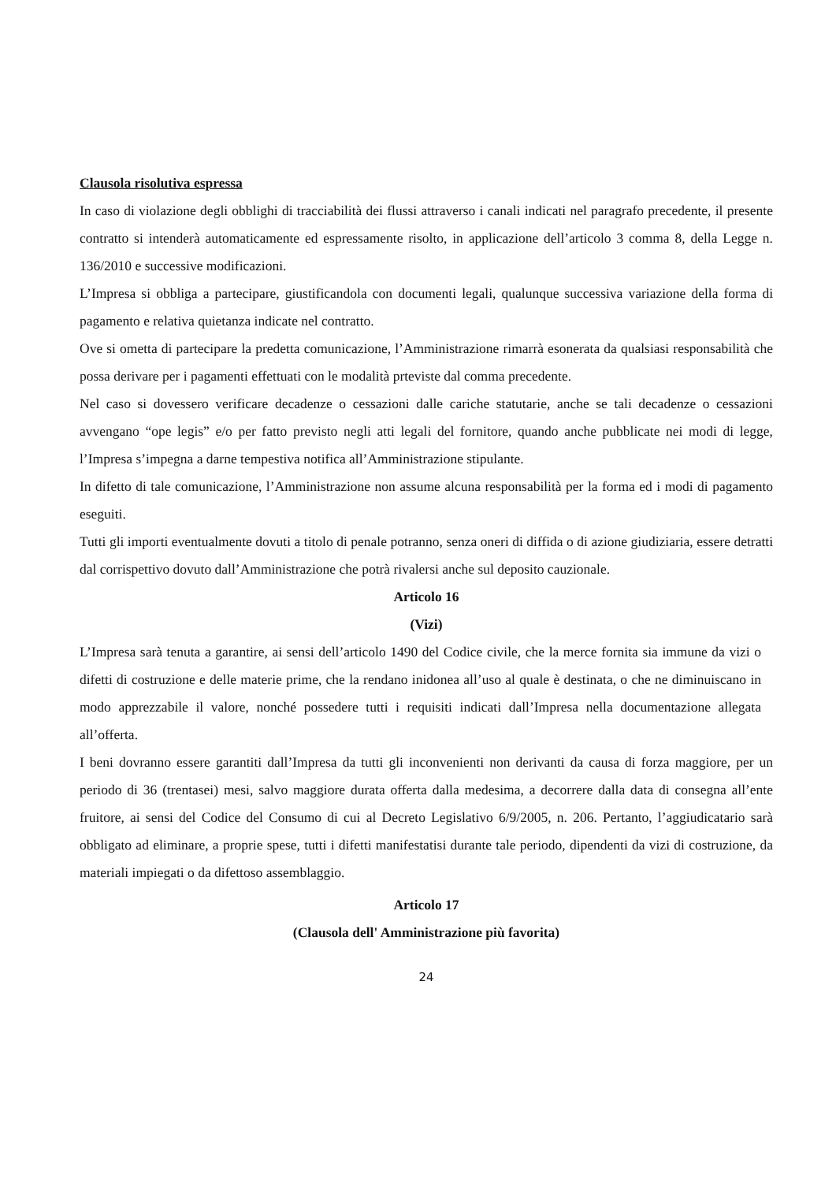Clausola risolutiva espressa
In caso di violazione degli obblighi di tracciabilità dei flussi attraverso i canali indicati nel paragrafo precedente, il presente contratto si intenderà automaticamente ed espressamente risolto, in applicazione dell’articolo 3 comma 8, della Legge n. 136/2010 e successive modificazioni.
L’Impresa si obbliga a partecipare, giustificandola con documenti legali, qualunque successiva variazione della forma di pagamento e relativa quietanza indicate nel contratto.
Ove si ometta di partecipare la predetta comunicazione, l’Amministrazione rimarrà esonerata da qualsiasi responsabilità che possa derivare per i pagamenti effettuati con le modalità prteviste dal comma precedente.
Nel caso si dovessero verificare decadenze o cessazioni dalle cariche statutarie, anche se tali decadenze o cessazioni avvengano “ope legis” e/o per fatto previsto negli atti legali del fornitore, quando anche pubblicate nei modi di legge, l’Impresa s’impegna a darne tempestiva notifica all’Amministrazione stipulante.
In difetto di tale comunicazione, l’Amministrazione non assume alcuna responsabilità per la forma ed i modi di pagamento eseguiti.
Tutti gli importi eventualmente dovuti a titolo di penale potranno, senza oneri di diffida o di azione giudiziaria, essere detratti dal corrispettivo dovuto dall’Amministrazione che potrà rivalersi anche sul deposito cauzionale.
Articolo 16
(Vizi)
L’Impresa sarà tenuta a garantire, ai sensi dell’articolo 1490 del Codice civile, che la merce fornita sia immune da vizi o difetti di costruzione e delle materie prime, che la rendano inidonea all’uso al quale è destinata, o che ne diminuiscano in modo apprezzabile il valore, nonché possedere tutti i requisiti indicati dall’Impresa nella documentazione allegata all’offerta.
I beni dovranno essere garantiti dall’Impresa da tutti gli inconvenienti non derivanti da causa di forza maggiore, per un periodo di 36 (trentasei) mesi, salvo maggiore durata offerta dalla medesima, a decorrere dalla data di consegna all’ente fruitore, ai sensi del Codice del Consumo di cui al Decreto Legislativo 6/9/2005, n. 206. Pertanto, l’aggiudicatario sarà obbligato ad eliminare, a proprie spese, tutti i difetti manifestatisi durante tale periodo, dipendenti da vizi di costruzione, da materiali impiegati o da difettoso assemblaggio.
Articolo 17
(Clausola dell' Amministrazione più favorita)
24